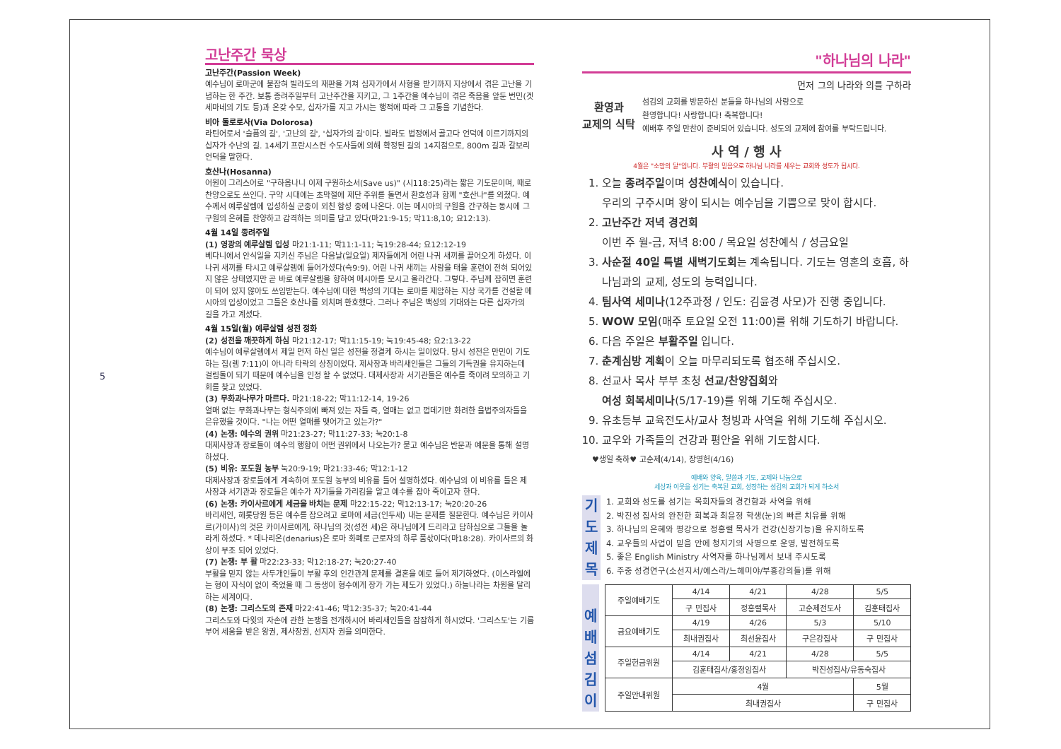5
고난주간 묵상
고난주간(Passion Week)
예수님이 로마군에 붙잡혀 빌라도의 재판을 거쳐 십자가에서 사형을 받기까지 지상에서 겪은 고난을 기념하는 한 주간. 보통 종려주일부터 고난주간을 지키고, 그 1주간을 예수님이 겪은 죽음을 앞둔 번민(겟세마네의 기도 등)과 온갖 수모, 십자가를 지고 가시는 행적에 따라 그 고통을 기념한다.
비아 돌로로사(Via Dolorosa)
라틴어로서 '슬픔의 길', '고난의 길', '십자가의 길'이다. 빌라도 법정에서 골고다 언덕에 이르기까지의 십자가 수난의 길. 14세기 프란시스컨 수도사들에 의해 확정된 길의 14지점으로, 800m 길과 갈보리 언덕을 말한다.
호산나(Hosanna)
어원이 그리스어로 "구하옵나니 이제 구원하소서(Save us)" (시118:25)라는 짧은 기도문이며, 때로 찬양으로도 쓰인다. 구약 시대에는 초막절에 제단 주위를 돌면서 환호성과 함께 "호산나"를 외쳤다. 예수께서 예루살렘에 입성하실 군중이 외친 함성 중에 나온다. 이는 메시아의 구원을 간구하는 동시에 그 구원의 은혜를 찬양하고 감격하는 의미를 담고 있다(마21:9-15; 막11:8,10; 요12:13).
4월 14일 종려주일
(1) 영광의 예루살렘 입성 마21:1-11; 막11:1-11; 눅19:28-44; 요12:12-19
베다니에서 안식일을 지키신 주님은 다음날(일요일) 제자들에게 어린 나귀 새끼를 끌어오게 하셨다. 이 나귀 새끼를 타시고 예루살렘에 들어가셨다(슥9:9). 어린 나귀 새끼는 사람을 태울 훈련이 전혀 되어있지 않은 상태였지만 곧 바로 예루살렘을 향하여 메시아를 모시고 올라간다. 그렇다. 주님께 잡히면 훈련이 되어 있지 않아도 쓰임받는다. 예수님에 대한 백성의 기대는 로마를 제압하는 지상 국가를 건설할 메시아의 입성이었고 그들은 호산나를 외치며 환호했다. 그러나 주님은 백성의 기대와는 다른 십자가의 길을 가고 계셨다.
4월 15일(월) 예루살렘 성전 정화
(2) 성전을 깨끗하게 하심 마21:12-17; 막11:15-19; 눅19:45-48; 요2:13-22
예수님이 예루살렘에서 제일 먼저 하신 일은 성전을 정결케 하시는 일이었다. 당시 성전은 만민이 기도하는 집(렘 7:11)이 아니라 타락의 상징이었다. 제사장과 바리새인들은 그들의 기득권을 유지하는데 걸림돌이 되기 때문에 예수님을 인정 할 수 없었다. 대제사장과 서기관들은 예수를 죽이려 모의하고 기회를 찾고 있었다.
(3) 무화과나무가 마르다. 마21:18-22; 막11:12-14, 19-26
열매 없는 무화과나무는 형식주의에 빠져 있는 자들 즉, 열매는 없고 껍데기만 화려한 율법주의자들을 은유했을 것이다. "나는 어떤 열매를 맺어가고 있는가?"
(4) 논쟁: 예수의 권위 마21:23-27; 막11:27-33; 눅20:1-8
대제사장과 장로들이 예수의 행함이 어떤 권위에서 나오는가? 묻고 예수님은 반문과 예문을 통해 설명하셨다.
(5) 비유: 포도원 농부 눅20:9-19; 마21:33-46; 막12:1-12
대제사장과 장로들에게 계속하여 포도원 농부의 비유를 들어 설명하셨다. 예수님의 이 비유를 들은 제사장과 서기관과 장로들은 예수가 자기들을 가리킴을 알고 예수를 잡아 죽이고자 한다.
(6) 논쟁: 카이사르에게 세금을 바치는 문제 마22:15-22; 막12:13-17; 눅20:20-26
바리새인, 헤롯당원 등은 예수를 잡으려고 로마에 세금(인두세) 내는 문제를 질문한다. 예수님은 카이사르(가이사)의 것은 카이사르에게, 하나님의 것(성전 세)은 하나님에게 드리라고 답하심으로 그들을 놀라게 하셨다. * 데나리온(denarius)은 로마 화폐로 근로자의 하루 품삯이다(마18:28). 카이사르의 화상이 부조 되어 있었다.
(7) 논쟁: 부 활 마22:23-33; 막12:18-27; 눅20:27-40
부활을 믿지 않는 사두개인들이 부활 후의 인간관계 문제를 결혼을 예로 들어 제기하였다. (이스라엘에는 형이 자식이 없이 죽었을 때 그 동생이 형수에게 장가 가는 제도가 있었다.) 하늘나라는 차원을 달리하는 세계이다.
(8) 논쟁: 그리스도의 존재 마22:41-46; 막12:35-37; 눅20:41-44
그리스도와 다윗의 자손에 관한 논쟁을 전개하시어 바리새인들을 잠잠하게 하시었다. '그리스도'는 기름 부어 세움을 받은 왕권, 제사장권, 선지자 권을 의미한다.
"하나님의 나라"
먼저 그의 나라와 의를 구하라
환영과
교제의 식탁
섬김의 교회를 방문하신 분들을 하나님의 사랑으로
환영합니다! 사랑합니다! 축복합니다!
예배후 주일 만찬이 준비되어 있습니다. 성도의 교제에 참여를 부탁드립니다.
사 역 / 행 사
4월은 "소망의 달"입니다. 부활의 믿음으로 하나님 나라를 세우는 교회와 성도가 됩시다.
1. 오늘 종려주일이며 성찬예식이 있습니다.
우리의 구주시며 왕이 되시는 예수님을 기쁨으로 맞이 합시다.
2. 고난주간 저녁 경건회
이번 주 월-금, 저녁 8:00 / 목요일 성찬예식 / 성금요일
3. 사순절 40일 특별 새벽기도회는 계속됩니다. 기도는 영혼의 호흡, 하나님과의 교제, 성도의 능력입니다.
4. 팀사역 세미나(12주과정 / 인도: 김윤경 사모)가 진행 중입니다.
5. WOW 모임(매주 토요일 오전 11:00)를 위해 기도하기 바랍니다.
6. 다음 주일은 부활주일 입니다.
7. 춘계심방 계획이 오늘 마무리되도록 협조해 주십시오.
8. 선교사 목사 부부 초청 선교/찬양집회와
여성 회복세미나(5/17-19)를 위해 기도해 주십시오.
9. 유초등부 교육전도사/교사 청빙과 사역을 위해 기도해 주십시오.
10. 교우와 가족들의 건강과 평안을 위해 기도합시다.
♥생일 축하♥ 고순제(4/14), 장영헌(4/16)
예배와 양육, 말씀과 기도, 교제와 나눔으로
세상과 이웃을 섬기는 축복된 교회, 성장하는 섬김의 교회가 되게 하소서
기
도
제
목
1. 교회와 성도를 섬기는 목회자들의 경건함과 사역을 위해
2. 박진성 집사의 완전한 회복과 최윤정 학생(눈)의 빠른 치유를 위해
3. 하나님의 은혜와 평강으로 정홍렬 목사가 건강(신장기능)을 유지하도록
4. 교우들의 사업이 믿음 안에 청지기의 사명으로 운영, 발전하도록
5. 좋은 English Ministry 사역자를 하나님께서 보내 주시도록
6. 주중 성경연구(소선지서/에스라/느헤미야/부흥강의들)를 위해
예
배
섬
김
이
| 주일예배기도 | 4/14 | 4/21 | 4/28 | 5/5 |
| | 구 민집사 | 정홍렬목사 | 고순제전도사 | 김훈태집사 |
| 금요예배기도 | 4/19 | 4/26 | 5/3 | 5/10 |
| | 최내권집사 | 최선윤집사 | 구은강집사 | 구 민집사 |
| 주일헌금위원 | 4/14 | 4/21 | 4/28 | 5/5 |
| | 김훈태집사/홍정임집사 | | 박진성집사/유동숙집사 | |
| 주일안내위원 | 4월 | | | 5월 |
| | 최내권집사 | | | 구 민집사 |